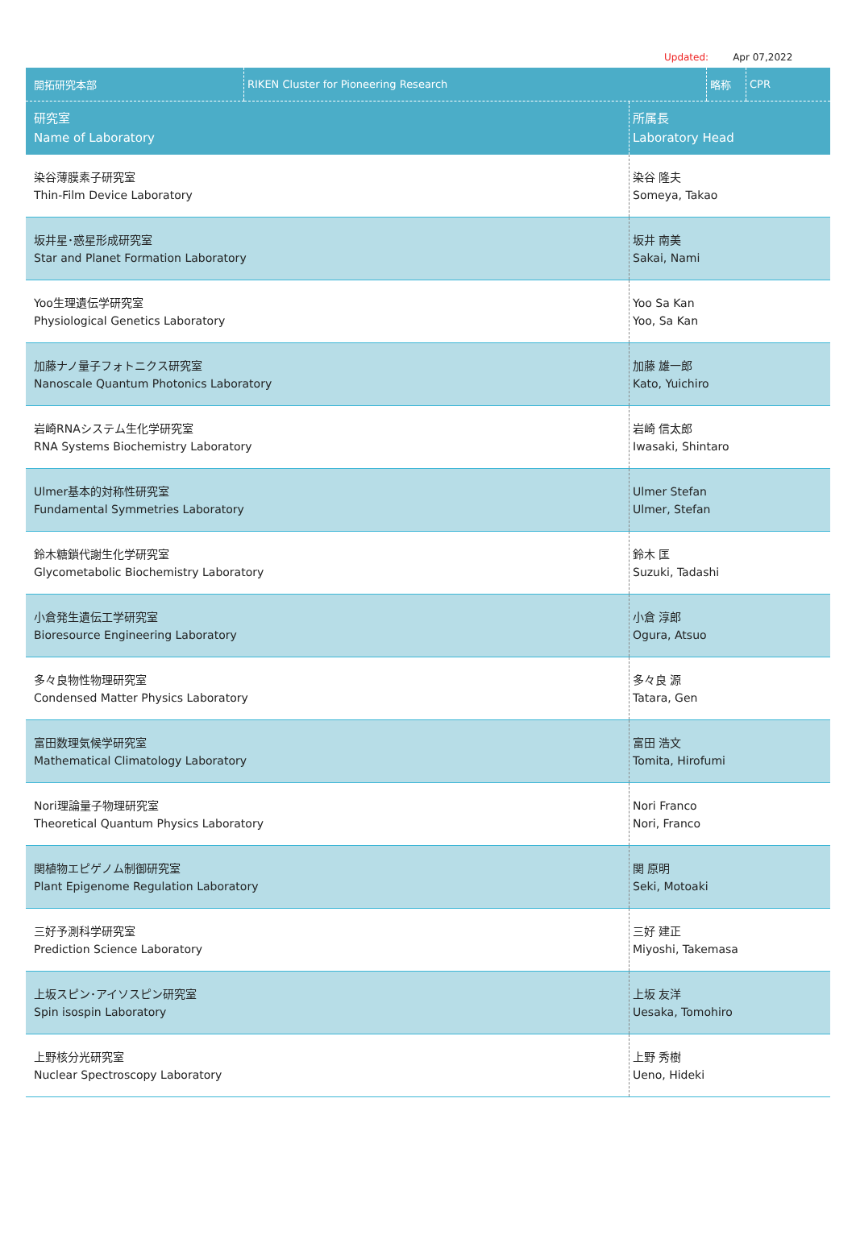Updated: Apr 07,2022
| 開拓研究本部 | RIKEN Cluster for Pioneering Research | 略称 | CPR |
| 研究室 Name of Laboratory | 所属長 Laboratory Head |
| --- | --- |
| 染谷薄膜素子研究室 Thin-Film Device Laboratory | 染谷 隆夫 Someya, Takao |
| 坂井星･惑星形成研究室 Star and Planet Formation Laboratory | 坂井 南美 Sakai, Nami |
| Yoo生理遺伝学研究室 Physiological Genetics Laboratory | Yoo Sa Kan Yoo, Sa Kan |
| 加藤ナノ量子フォトニクス研究室 Nanoscale Quantum Photonics Laboratory | 加藤 雄一郎 Kato, Yuichiro |
| 岩崎RNAシステム生化学研究室 RNA Systems Biochemistry Laboratory | 岩崎 信太郎 Iwasaki, Shintaro |
| Ulmer基本的対称性研究室 Fundamental Symmetries Laboratory | Ulmer Stefan Ulmer, Stefan |
| 鈴木糖鎖代謝生化学研究室 Glycometabolic Biochemistry Laboratory | 鈴木 匡 Suzuki, Tadashi |
| 小倉発生遺伝工学研究室 Bioresource Engineering Laboratory | 小倉 淳郎 Ogura, Atsuo |
| 多々良物性物理研究室 Condensed Matter Physics Laboratory | 多々良 源 Tatara, Gen |
| 富田数理気候学研究室 Mathematical Climatology Laboratory | 富田 浩文 Tomita, Hirofumi |
| Nori理論量子物理研究室 Theoretical Quantum Physics Laboratory | Nori Franco Nori, Franco |
| 関植物エピゲノム制御研究室 Plant Epigenome Regulation Laboratory | 関 原明 Seki, Motoaki |
| 三好予測科学研究室 Prediction Science Laboratory | 三好 建正 Miyoshi, Takemasa |
| 上坂スピン･アイソスピン研究室 Spin isospin Laboratory | 上坂 友洋 Uesaka, Tomohiro |
| 上野核分光研究室 Nuclear Spectroscopy Laboratory | 上野 秀樹 Ueno, Hideki |